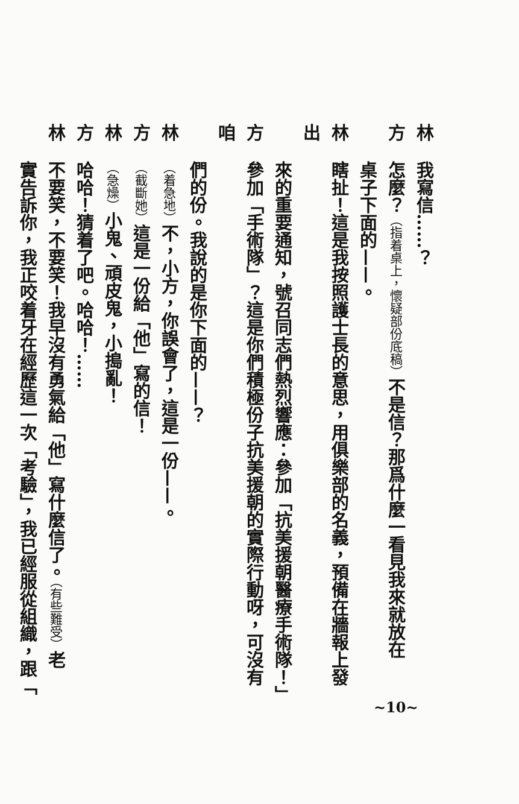林我寫信……？
方怎麼？（指着桌上，懷疑部份底稿）不是信？那爲什麼一看見我來就放在
桌子下面的——。
林瞎扯！這是我按照護士長的意思，用俱樂部的名義，預備在牆報上發出
來的重要通知，號召同志們熱烈響應：參加「抗美援朝醫療手術隊！」
方參加「手術隊」？這是你們積極份子抗美援朝的實際行動呀，可沒有咱
們的份。我說的是你下面的——？
林（着急地）不，小方，你誤會了，這是一份——。
方（截斷她）這是一份給「他」寫的信！
林（急燥）小鬼、頑皮鬼，小搗亂！
方哈哈！猜着了吧。哈哈！……
林不要笑，不要笑！我早沒有勇氣給「他」寫什麼信了。（有些難受）老
實告訴你，我正咬着牙在經歷這一次「考驗」，我已經服從組織，跟「
~10~